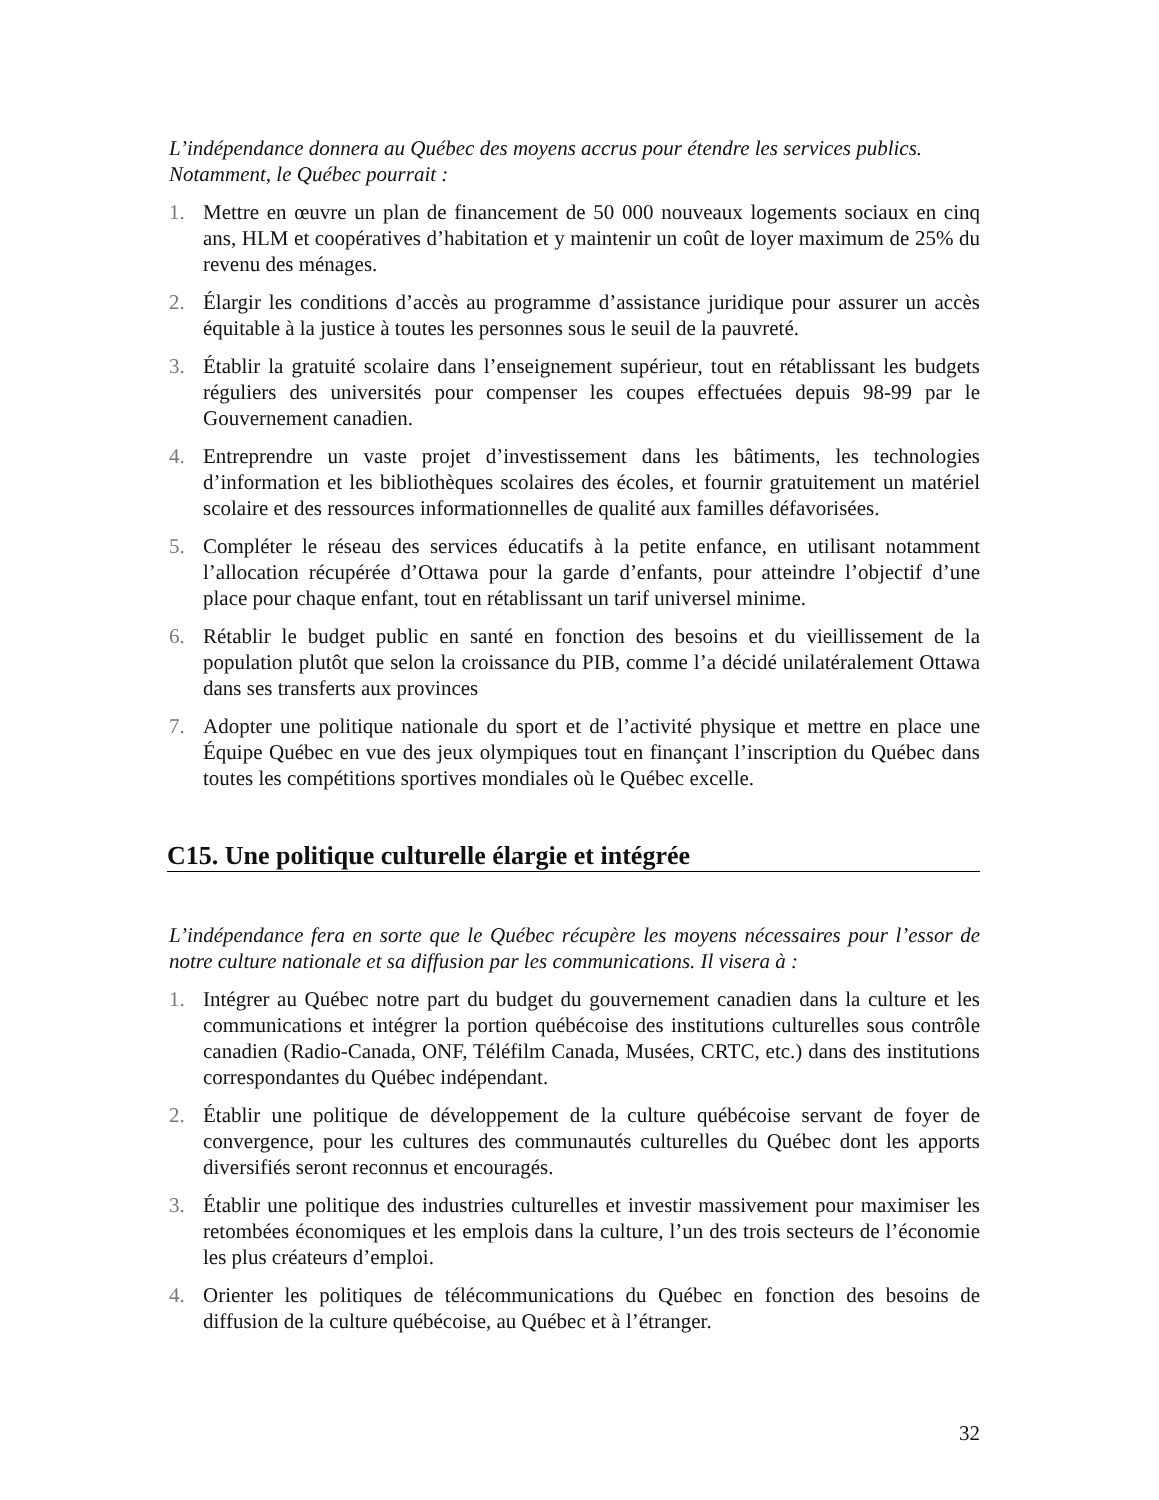L’indépendance donnera au Québec des moyens accrus pour étendre les services publics. Notamment, le Québec pourrait :
1. Mettre en œuvre un plan de financement de 50 000 nouveaux logements sociaux en cinq ans, HLM et coopératives d’habitation et y maintenir un coût de loyer maximum de 25% du revenu des ménages.
2. Élargir les conditions d’accès au programme d’assistance juridique pour assurer un accès équitable à la justice à toutes les personnes sous le seuil de la pauvreté.
3. Établir la gratuité scolaire dans l’enseignement supérieur, tout en rétablissant les budgets réguliers des universités pour compenser les coupes effectuées depuis 98-99 par le Gouvernement canadien.
4. Entreprendre un vaste projet d’investissement dans les bâtiments, les technologies d’information et les bibliothèques scolaires des écoles, et fournir gratuitement un matériel scolaire et des ressources informationnelles de qualité aux familles défavorisées.
5. Compléter le réseau des services éducatifs à la petite enfance, en utilisant notamment l’allocation récupérée d’Ottawa pour la garde d’enfants, pour atteindre l’objectif d’une place pour chaque enfant, tout en rétablissant un tarif universel minime.
6. Rétablir le budget public en santé en fonction des besoins et du vieillissement de la population plutôt que selon la croissance du PIB, comme l’a décidé unilatéralement Ottawa dans ses transferts aux provinces
7. Adopter une politique nationale du sport et de l’activité physique et mettre en place une Équipe Québec en vue des jeux olympiques tout en finançant l’inscription du Québec dans toutes les compétitions sportives mondiales où le Québec excelle.
C15. Une politique culturelle élargie et intégrée
L’indépendance fera en sorte que le Québec récupère les moyens nécessaires pour l’essor de notre culture nationale et sa diffusion par les communications. Il visera à :
1. Intégrer au Québec notre part du budget du gouvernement canadien dans la culture et les communications et intégrer la portion québécoise des institutions culturelles sous contrôle canadien (Radio-Canada, ONF, Téléfilm Canada, Musées, CRTC, etc.) dans des institutions correspondantes du Québec indépendant.
2. Établir une politique de développement de la culture québécoise servant de foyer de convergence, pour les cultures des communautés culturelles du Québec dont les apports diversifiés seront reconnus et encouragés.
3. Établir une politique des industries culturelles et investir massivement pour maximiser les retombées économiques et les emplois dans la culture, l’un des trois secteurs de l’économie les plus créateurs d’emploi.
4. Orienter les politiques de télécommunications du Québec en fonction des besoins de diffusion de la culture québécoise, au Québec et à l’étranger.
32